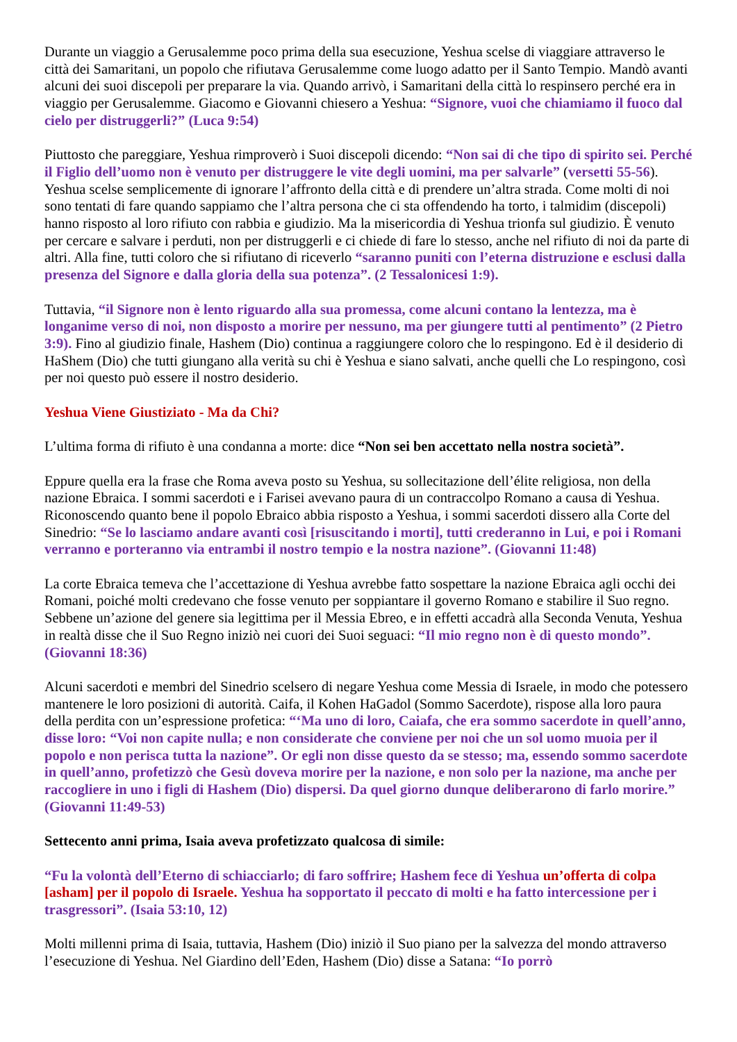Durante un viaggio a Gerusalemme poco prima della sua esecuzione, Yeshua scelse di viaggiare attraverso le città dei Samaritani, un popolo che rifiutava Gerusalemme come luogo adatto per il Santo Tempio. Mandò avanti alcuni dei suoi discepoli per preparare la via. Quando arrivò, i Samaritani della città lo respinsero perché era in viaggio per Gerusalemme. Giacomo e Giovanni chiesero a Yeshua: “Signore, vuoi che chiamiamo il fuoco dal cielo per distruggerli?” (Luca 9:54)
Piuttosto che pareggiare, Yeshua rimproverò i Suoi discepoli dicendo: “Non sai di che tipo di spirito sei. Perché il Figlio dell’uomo non è venuto per distruggere le vite degli uomini, ma per salvarle” (versetti 55-56). Yeshua scelse semplicemente di ignorare l’affronto della città e di prendere un’altra strada. Come molti di noi sono tentati di fare quando sappiamo che l’altra persona che ci sta offendendo ha torto, i talmidim (discepoli) hanno risposto al loro rifiuto con rabbia e giudizio. Ma la misericordia di Yeshua trionfa sul giudizio. È venuto per cercare e salvare i perduti, non per distruggerli e ci chiede di fare lo stesso, anche nel rifiuto di noi da parte di altri. Alla fine, tutti coloro che si rifiutano di riceverlo “saranno puniti con l’eterna distruzione e esclusi dalla presenza del Signore e dalla gloria della sua potenza”. (2 Tessalonicesi 1:9).
Tuttavia, “il Signore non è lento riguardo alla sua promessa, come alcuni contano la lentezza, ma è longanime verso di noi, non disposto a morire per nessuno, ma per giungere tutti al pentimento” (2 Pietro 3:9). Fino al giudizio finale, Hashem (Dio) continua a raggiungere coloro che lo respingono. Ed è il desiderio di HaShem (Dio) che tutti giungano alla verità su chi è Yeshua e siano salvati, anche quelli che Lo respingono, così per noi questo può essere il nostro desiderio.
Yeshua Viene Giustiziato - Ma da Chi?
L’ultima forma di rifiuto è una condanna a morte: dice “Non sei ben accettato nella nostra società”.
Eppure quella era la frase che Roma aveva posto su Yeshua, su sollecitazione dell’élite religiosa, non della nazione Ebraica. I sommi sacerdoti e i Farisei avevano paura di un contraccolpo Romano a causa di Yeshua. Riconoscendo quanto bene il popolo Ebraico abbia risposto a Yeshua, i sommi sacerdoti dissero alla Corte del Sinedrio: “Se lo lasciamo andare avanti così [risuscitando i morti], tutti crederanno in Lui, e poi i Romani verranno e porteranno via entrambi il nostro tempio e la nostra nazione”. (Giovanni 11:48)
La corte Ebraica temeva che l’accettazione di Yeshua avrebbe fatto sospettare la nazione Ebraica agli occhi dei Romani, poiché molti credevano che fosse venuto per soppiantare il governo Romano e stabilire il Suo regno. Sebbene un’azione del genere sia legittima per il Messia Ebreo, e in effetti accadrà alla Seconda Venuta, Yeshua in realtà disse che il Suo Regno iniziò nei cuori dei Suoi seguaci: “Il mio regno non è di questo mondo”. (Giovanni 18:36)
Alcuni sacerdoti e membri del Sinedrio scelsero di negare Yeshua come Messia di Israele, in modo che potessero mantenere le loro posizioni di autorità. Caifa, il Kohen HaGadol (Sommo Sacerdote), rispose alla loro paura della perdita con un’espressione profetica: “‘Ma uno di loro, Caiafa, che era sommo sacerdote in quell’anno, disse loro: “Voi non capite nulla; e non considerate che conviene per noi che un sol uomo muoia per il popolo e non perisca tutta la nazione”. Or egli non disse questo da se stesso; ma, essendo sommo sacerdote in quell’anno, profetizzò che Gesù doveva morire per la nazione, e non solo per la nazione, ma anche per raccogliere in uno i figli di Hashem (Dio) dispersi. Da quel giorno dunque deliberarono di farlo morire.” (Giovanni 11:49-53)
Settecento anni prima, Isaia aveva profetizzato qualcosa di simile:
“Fu la volontà dell’Eterno di schiacciarlo; di faro soffrire; Hashem fece di Yeshua un’offerta di colpa [asham] per il popolo di Israele. Yeshua ha sopportato il peccato di molti e ha fatto intercessione per i trasgressori”. (Isaia 53:10, 12)
Molti millenni prima di Isaia, tuttavia, Hashem (Dio) iniziò il Suo piano per la salvezza del mondo attraverso l’esecuzione di Yeshua. Nel Giardino dell’Eden, Hashem (Dio) disse a Satana: “Io porrò